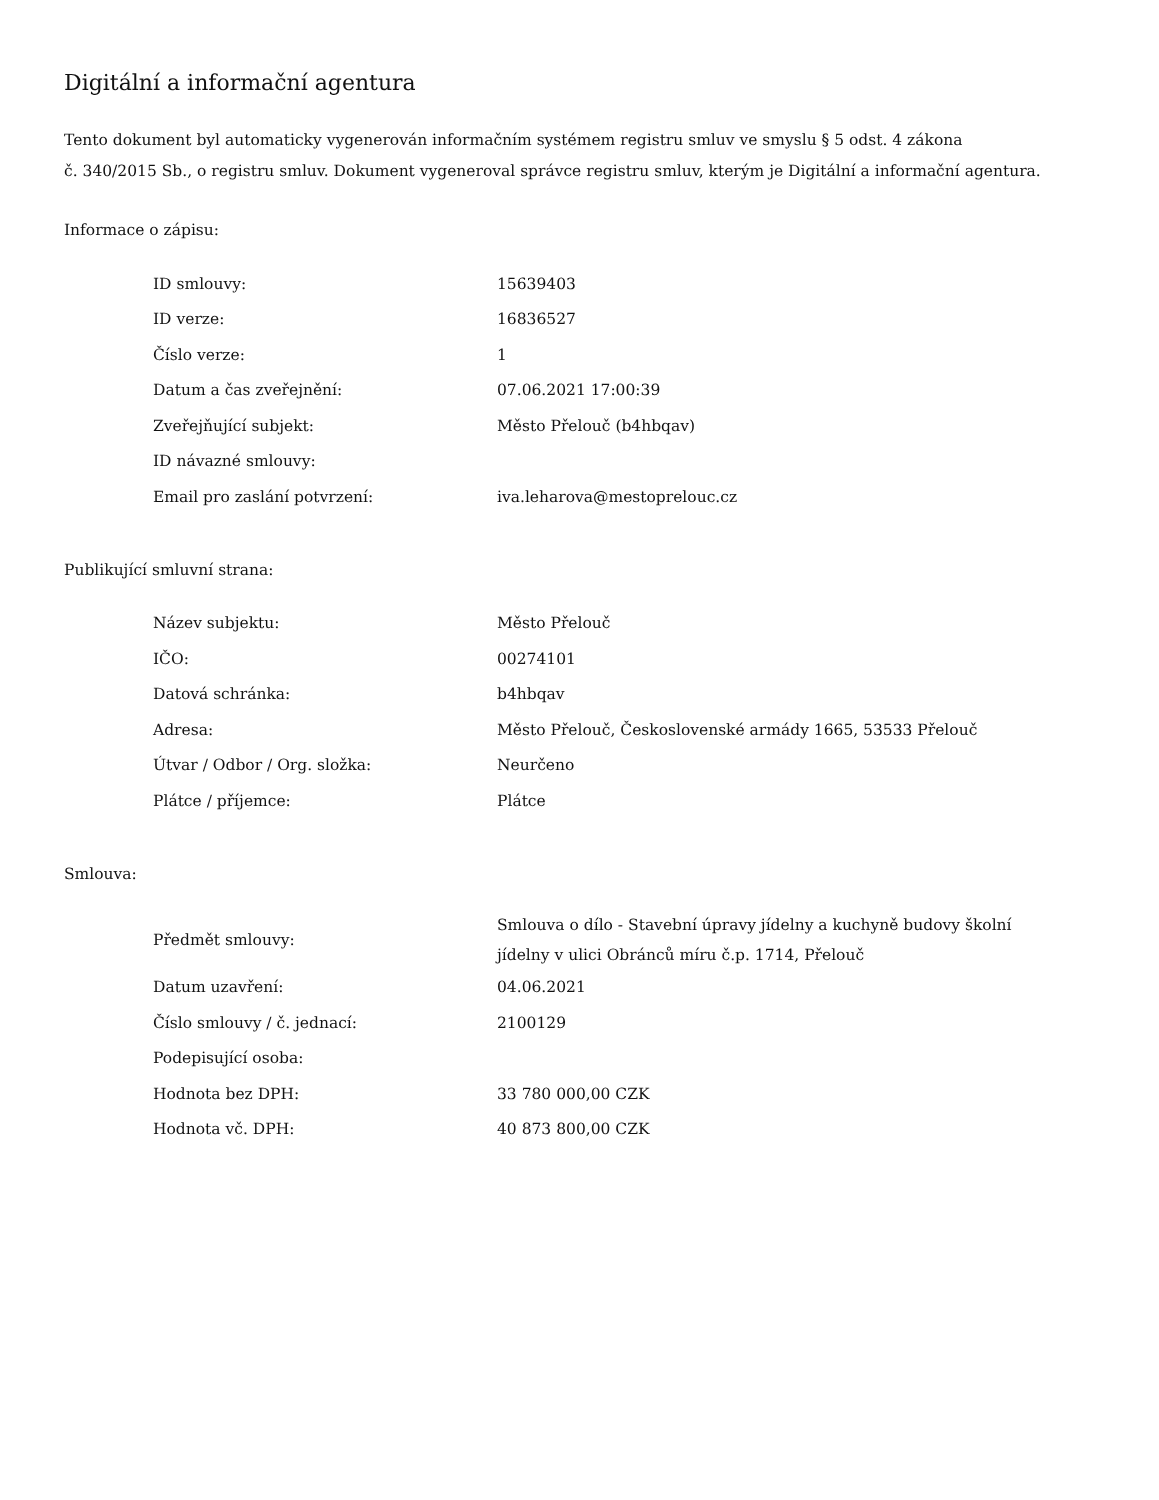Digitální a informační agentura
Tento dokument byl automaticky vygenerován informačním systémem registru smluv ve smyslu § 5 odst. 4 zákona
č. 340/2015 Sb., o registru smluv. Dokument vygeneroval správce registru smluv, kterým je Digitální a informační agentura.
Informace o zápisu:
| ID smlouvy: | 15639403 |
| ID verze: | 16836527 |
| Číslo verze: | 1 |
| Datum a čas zveřejnění: | 07.06.2021 17:00:39 |
| Zveřejňující subjekt: | Město Přelouč (b4hbqav) |
| ID návazné smlouvy: | |
| Email pro zaslání potvrzení: | iva.leharova@mestoprelouc.cz |
Publikující smluvní strana:
| Název subjektu: | Město Přelouč |
| IČO: | 00274101 |
| Datová schránka: | b4hbqav |
| Adresa: | Město Přelouč, Československé armády 1665, 53533 Přelouč |
| Útvar / Odbor / Org. složka: | Neurčeno |
| Plátce / příjemce: | Plátce |
Smlouva:
| Předmět smlouvy: | Smlouva o dílo - Stavební úpravy jídelny a kuchyně budovy školní jídelny v ulici Obránců míru č.p. 1714, Přelouč |
| Datum uzavření: | 04.06.2021 |
| Číslo smlouvy / č. jednací: | 2100129 |
| Podepisující osoba: | |
| Hodnota bez DPH: | 33 780 000,00 CZK |
| Hodnota vč. DPH: | 40 873 800,00 CZK |